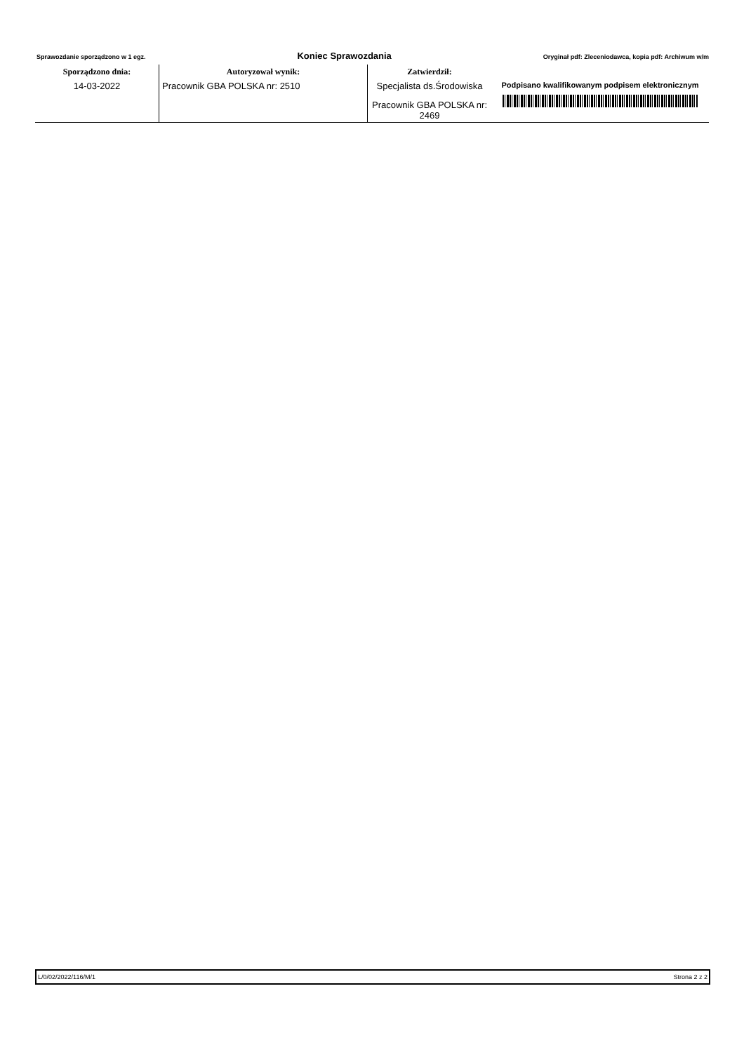Sprawozdanie sporządzono w 1 egz. Koniec Sprawozdania Oryginał pdf: Zleceniodawca, kopia pdf: Archiwum w/m
| Sporządzono dnia: | Autoryzował wynik: | Zatwierdził: | |
| --- | --- | --- | --- |
| 14-03-2022 | Pracownik GBA POLSKA nr: 2510 | Specjalista ds.Środowiska | Podpisano kwalifikowanym podpisem elektronicznym |
| | | Pracownik GBA POLSKA nr: 2469 | |
L/0/02/2022/116/M/1 Strona 2 z 2